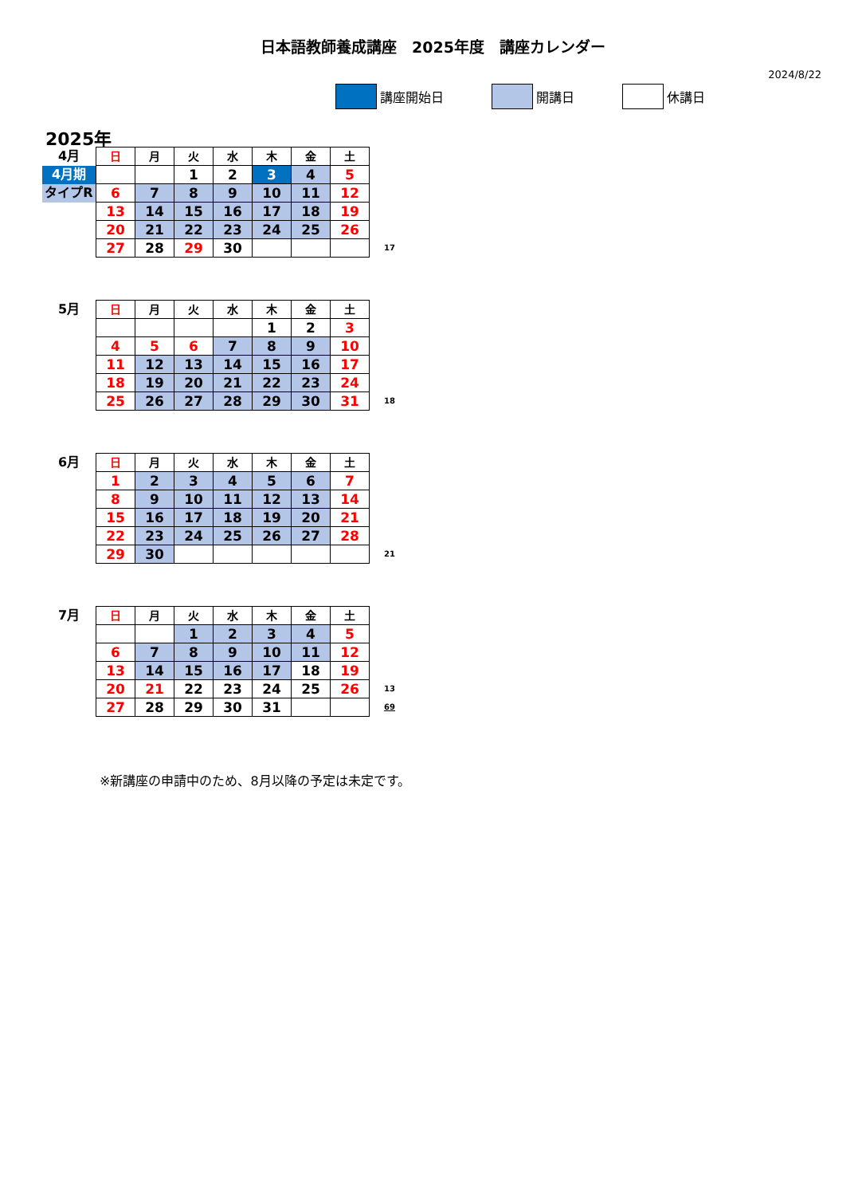日本語教師養成講座　2025年度　講座カレンダー
2024/8/22
講座開始日 開講日 休講日
2025年
| 4月 | 日 | 月 | 火 | 水 | 木 | 金 | 土 | |
| 4月期 | | | 1 | 2 | 3 | 4 | 5 | |
| タイプR | 6 | 7 | 8 | 9 | 10 | 11 | 12 | |
| | 13 | 14 | 15 | 16 | 17 | 18 | 19 | |
| | 20 | 21 | 22 | 23 | 24 | 25 | 26 | |
| | 27 | 28 | 29 | 30 | | | | 17 |
| 5月 | 日 | 月 | 火 | 水 | 木 | 金 | 土 | |
| | | | | | 1 | 2 | 3 | |
| | 4 | 5 | 6 | 7 | 8 | 9 | 10 | |
| | 11 | 12 | 13 | 14 | 15 | 16 | 17 | |
| | 18 | 19 | 20 | 21 | 22 | 23 | 24 | |
| | 25 | 26 | 27 | 28 | 29 | 30 | 31 | 18 |
| 6月 | 日 | 月 | 火 | 水 | 木 | 金 | 土 | |
| | 1 | 2 | 3 | 4 | 5 | 6 | 7 | |
| | 8 | 9 | 10 | 11 | 12 | 13 | 14 | |
| | 15 | 16 | 17 | 18 | 19 | 20 | 21 | |
| | 22 | 23 | 24 | 25 | 26 | 27 | 28 | |
| | 29 | 30 | | | | | | 21 |
| 7月 | 日 | 月 | 火 | 水 | 木 | 金 | 土 | |
| | | | 1 | 2 | 3 | 4 | 5 | |
| | 6 | 7 | 8 | 9 | 10 | 11 | 12 | |
| | 13 | 14 | 15 | 16 | 17 | 18 | 19 | |
| | 20 | 21 | 22 | 23 | 24 | 25 | 26 | 13 |
| | 27 | 28 | 29 | 30 | 31 | | | 69 |
※新講座の申請中のため、8月以降の予定は未定です。